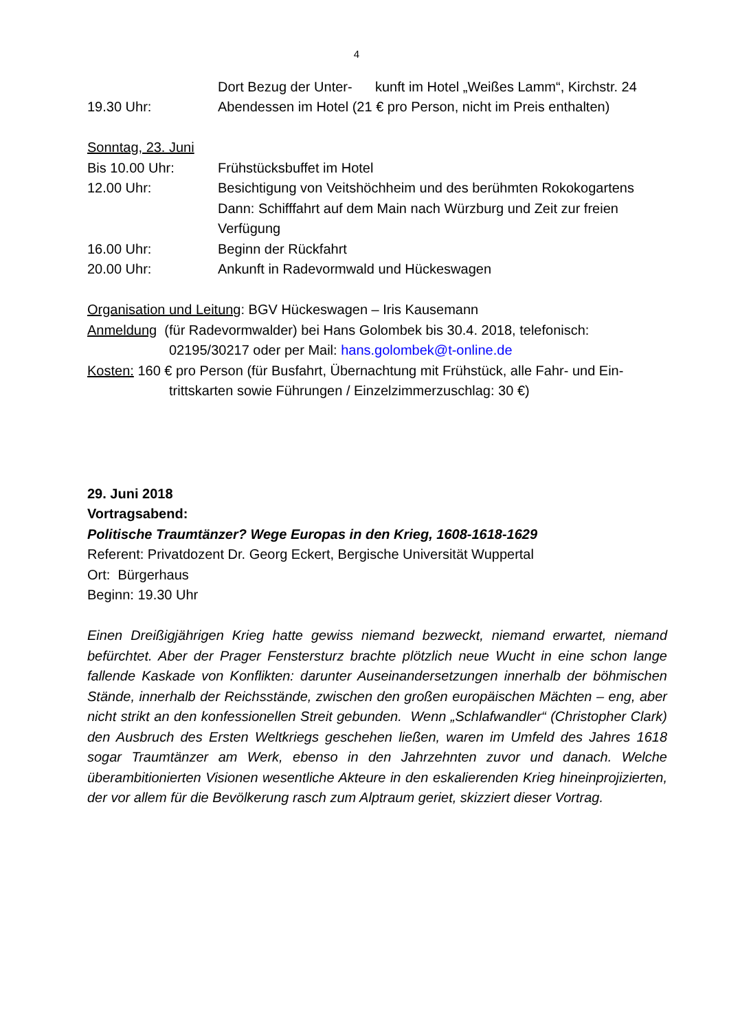4
Dort Bezug der Unter- kunft im Hotel „Weißes Lamm“, Kirchstr. 24
19.30 Uhr: Abendessen im Hotel (21 € pro Person, nicht im Preis enthalten)
Sonntag, 23. Juni
Bis 10.00 Uhr: Frühstücksbuffet im Hotel
12.00 Uhr: Besichtigung von Veitshöchheim und des berühmten Rokokogartens
Dann: Schifffahrt auf dem Main nach Würzburg und Zeit zur freien Verfügung
16.00 Uhr: Beginn der Rückfahrt
20.00 Uhr: Ankunft in Radevormwald und Hückeswagen
Organisation und Leitung: BGV Hückeswagen – Iris Kausemann
Anmeldung (für Radevormwalder) bei Hans Golombek bis 30.4. 2018, telefonisch:
02195/30217 oder per Mail: hans.golombek@t-online.de
Kosten: 160 € pro Person (für Busfahrt, Übernachtung mit Frühstück, alle Fahr- und Ein-
trittskarten sowie Führungen / Einzelzimmerzuschlag: 30 €)
29. Juni 2018
Vortragsabend:
Politische Traumtänzer? Wege Europas in den Krieg, 1608-1618-1629
Referent: Privatdozent Dr. Georg Eckert, Bergische Universität Wuppertal
Ort: Bürgerhaus
Beginn: 19.30 Uhr
Einen Dreißigjährigen Krieg hatte gewiss niemand bezweckt, niemand erwartet, niemand befürchtet. Aber der Prager Fenstersturz brachte plötzlich neue Wucht in eine schon lange fallende Kaskade von Konflikten: darunter Auseinandersetzungen innerhalb der böhmischen Stände, innerhalb der Reichsstände, zwischen den großen europäischen Mächten – eng, aber nicht strikt an den konfessionellen Streit gebunden. Wenn „Schlafwandler“ (Christopher Clark) den Ausbruch des Ersten Weltkriegs geschehen ließen, waren im Umfeld des Jahres 1618 sogar Traumtänzer am Werk, ebenso in den Jahrzehnten zuvor und danach. Welche überambitionierten Visionen wesentliche Akteure in den eskalierenden Krieg hineinprojizierten, der vor allem für die Bevölkerung rasch zum Alptraum geriet, skizziert dieser Vortrag.